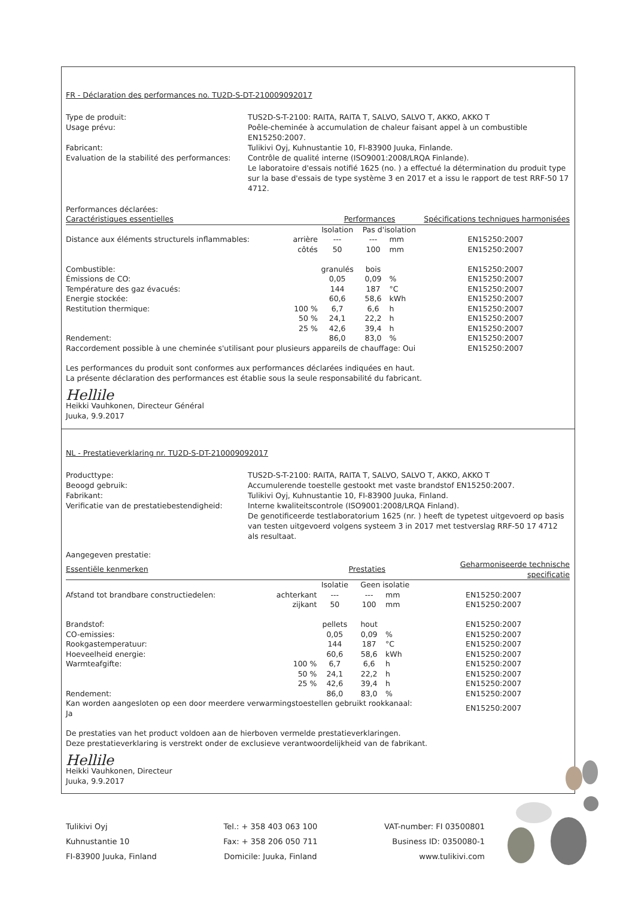FR - Déclaration des performances no. TU2D-S-DT-210009092017
Type de produit:
TUS2D-S-T-2100: RAITA, RAITA T, SALVO, SALVO T, AKKO, AKKO T
Usage prévu:
Poêle-cheminée à accumulation de chaleur faisant appel à un combustible EN15250:2007.
Fabricant:
Tulikivi Oyj, Kuhnustantie 10, FI-83900 Juuka, Finlande.
Evaluation de la stabilité des performances:
Contrôle de qualité interne (ISO9001:2008/LRQA Finlande).
Le laboratoire d'essais notifié 1625 (no. ) a effectué la détermination du produit type sur la base d'essais de type système 3 en 2017 et a issu le rapport de test RRF-50 17 4712.
Performances déclarées:
| Caractéristiques essentielles | | Performances | | | | Spécifications techniques harmonisées |
| --- | --- | --- | --- | --- | --- | --- |
| | | Isolation | Pas d'isolation | | | |
| Distance aux éléments structurels inflammables: | arrière | --- | --- | mm | | EN15250:2007 |
| | côtés | 50 | 100 | mm | | EN15250:2007 |
| Combustible: | | granulés | bois | | | EN15250:2007 |
| Émissions de CO: | | 0,05 | 0,09 | % | | EN15250:2007 |
| Température des gaz évacués: | | 144 | 187 | °C | | EN15250:2007 |
| Energie stockée: | | 60,6 | 58,6 | kWh | | EN15250:2007 |
| Restitution thermique: | 100 % | 6,7 | 6,6 | h | | EN15250:2007 |
| | 50 % | 24,1 | 22,2 | h | | EN15250:2007 |
| | 25 % | 42,6 | 39,4 | h | | EN15250:2007 |
| Rendement: | | 86,0 | 83,0 | % | | EN15250:2007 |
| Raccordement possible à une cheminée s'utilisant pour plusieurs appareils de chauffage: Oui | | | | | | EN15250:2007 |
Les performances du produit sont conformes aux performances déclarées indiquées en haut.
La présente déclaration des performances est établie sous la seule responsabilité du fabricant.
Hellile
Heikki Vauhkonen, Directeur Général
Juuka, 9.9.2017
NL - Prestatieverklaring nr. TU2D-S-DT-210009092017
Producttype:
TUS2D-S-T-2100: RAITA, RAITA T, SALVO, SALVO T, AKKO, AKKO T
Beoogd gebruik:
Accumulerende toestelle gestookt met vaste brandstof EN15250:2007.
Fabrikant:
Tulikivi Oyj, Kuhnustantie 10, FI-83900 Juuka, Finland.
Verificatie van de prestatiebestendigheid:
Interne kwaliteitscontrole (ISO9001:2008/LRQA Finland).
De genotificeerde testlaboratorium 1625 (nr. ) heeft de typetest uitgevoerd op basis van testen uitgevoerd volgens systeem 3 in 2017 met testverslag RRF-50 17 4712 als resultaat.
Aangegeven prestatie:
| Essentiële kenmerken | | Prestaties | | | | Geharmoniseerde technische specificatie |
| --- | --- | --- | --- | --- | --- | --- |
| | | Isolatie | Geen isolatie | | | |
| Afstand tot brandbare constructiedelen: | achterkant | --- | --- | mm | | EN15250:2007 |
| | zijkant | 50 | 100 | mm | | EN15250:2007 |
| Brandstof: | | pellets | hout | | | EN15250:2007 |
| CO-emissies: | | 0,05 | 0,09 | % | | EN15250:2007 |
| Rookgastemperatuur: | | 144 | 187 | °C | | EN15250:2007 |
| Hoeveelheid energie: | | 60,6 | 58,6 | kWh | | EN15250:2007 |
| Warmteafgifte: | 100 % | 6,7 | 6,6 | h | | EN15250:2007 |
| | 50 % | 24,1 | 22,2 | h | | EN15250:2007 |
| | 25 % | 42,6 | 39,4 | h | | EN15250:2007 |
| Rendement: | | 86,0 | 83,0 | % | | EN15250:2007 |
| Kan worden aangesloten op een door meerdere verwarmingstoestellen gebruikt rookkanaal: Ja | | | | | | EN15250:2007 |
De prestaties van het product voldoen aan de hierboven vermelde prestatieverklaringen.
Deze prestatieverklaring is verstrekt onder de exclusieve verantwoordelijkheid van de fabrikant.
Hellile
Heikki Vauhkonen, Directeur
Juuka, 9.9.2017
Tulikivi Oyj
Kuhnustantie 10
FI-83900 Juuka, Finland
Tel.: + 358 403 063 100
Fax: + 358 206 050 711
Domicile: Juuka, Finland
VAT-number: FI 03500801
Business ID: 0350080-1
www.tulikivi.com